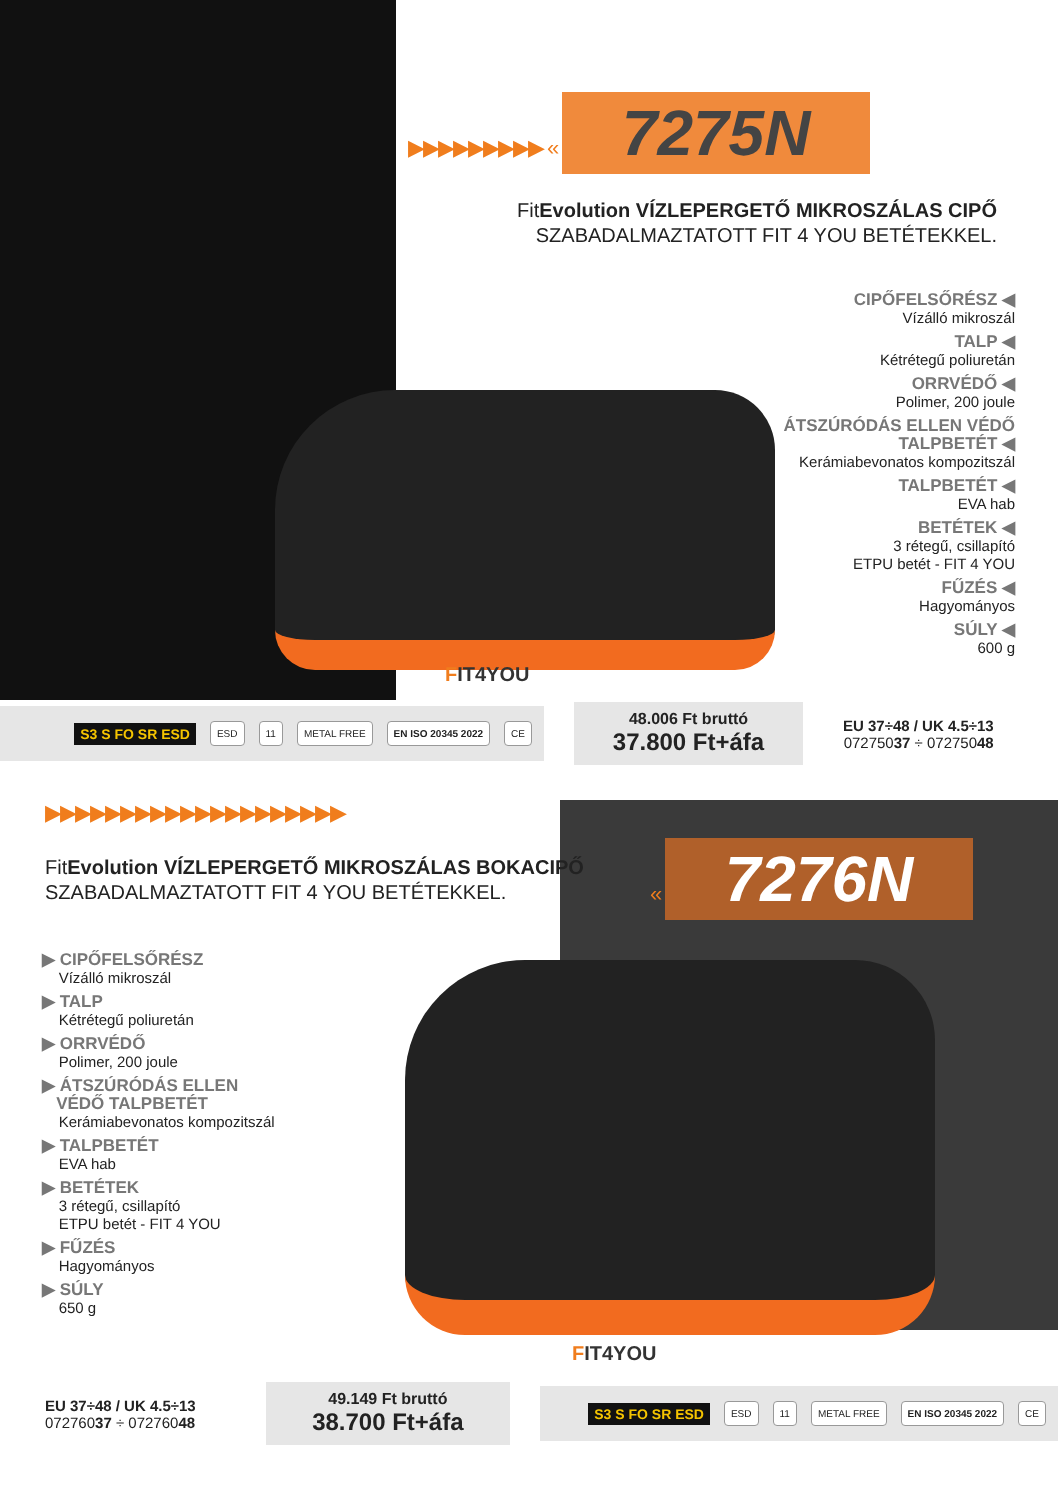▶▶▶▶▶▶▶▶▶ « 7275N
FitEvolution VÍZLEPERGETŐ MIKROSZÁLAS CIPŐ
SZABADALMAZTATOTT FIT 4 YOU BETÉTEKKEL.
CIPŐFELSŐRÉSZ ◀
Vízálló mikroszál
TALP ◀
Kétrétegű poliuretán
ORRVÉDŐ ◀
Polimer, 200 joule
ÁTSZÚRÓDÁS ELLEN VÉDŐ TALPBETÉT ◀
Kerámiabevonatos kompozitszál
TALPBETÉT ◀
EVA hab
BETÉTEK ◀
3 rétegű, csillapító
ETPU betét - FIT 4 YOU
FŰZÉS ◀
Hagyományos
SÚLY ◀
600 g
FIT4YOU
S3 S FO SR ESD ESD 11 METAL FREE EN ISO 20345 2022 CE
48.006 Ft bruttó
37.800 Ft+áfa
EU 37÷48 / UK 4.5÷13
07275037 ÷ 07275048
▶▶▶▶▶▶▶▶▶▶▶▶▶▶▶▶▶▶▶▶
FitEvolution VÍZLEPERGETŐ MIKROSZÁLAS BOKACIPŐ
SZABADALMAZTATOTT FIT 4 YOU BETÉTEKKEL.
« 7276N
▶ CIPŐFELSŐRÉSZ
Vízálló mikroszál
▶ TALP
Kétrétegű poliuretán
▶ ORRVÉDŐ
Polimer, 200 joule
▶ ÁTSZÚRÓDÁS ELLEN
VÉDŐ TALPBETÉT
Kerámiabevonatos kompozitszál
▶ TALPBETÉT
EVA hab
▶ BETÉTEK
3 rétegű, csillapító
ETPU betét - FIT 4 YOU
▶ FŰZÉS
Hagyományos
▶ SÚLY
650 g
FIT4YOU
EU 37÷48 / UK 4.5÷13
07276037 ÷ 07276048
49.149 Ft bruttó
38.700 Ft+áfa
S3 S FO SR ESD ESD 11 METAL FREE EN ISO 20345 2022 CE